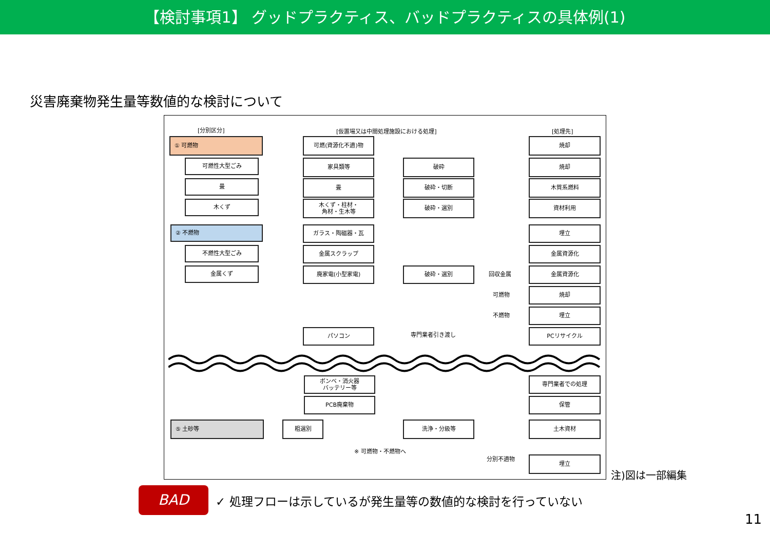【検討事項1】 グッドプラクティス、バッドプラクティスの具体例(1)
災害廃棄物発生量等数値的な検討について
[分別区分]
[仮置場又は中間処理施設における処理]
[処理先]
① 可燃物
可燃性大型ごみ
畳
木くず
② 不燃物
不燃性大型ごみ
金属くず
可燃(資源化不適)物
家具類等
畳
木くず・柱材・
角材・生木等
ガラス・陶磁器・瓦
金属スクラップ
廃家電(小型家電)
パソコン
破砕
破砕・切断
破砕・選別
破砕・選別
回収金属
可燃物
不燃物
専門業者引き渡し
焼却
焼却
木質系燃料
資材利用
埋立
金属資源化
金属資源化
焼却
埋立
PCリサイクル
ボンベ・消火器
バッテリー等
PCB廃棄物
⑤ 土砂等 粗選別 洗浄・分級等
※ 可燃物・不燃物へ
分別不適物
専門業者での処理
保管
土木資材
埋立
注)図は一部編集
BAD
✓ 処理フローは示しているが発生量等の数値的な検討を行っていない
11